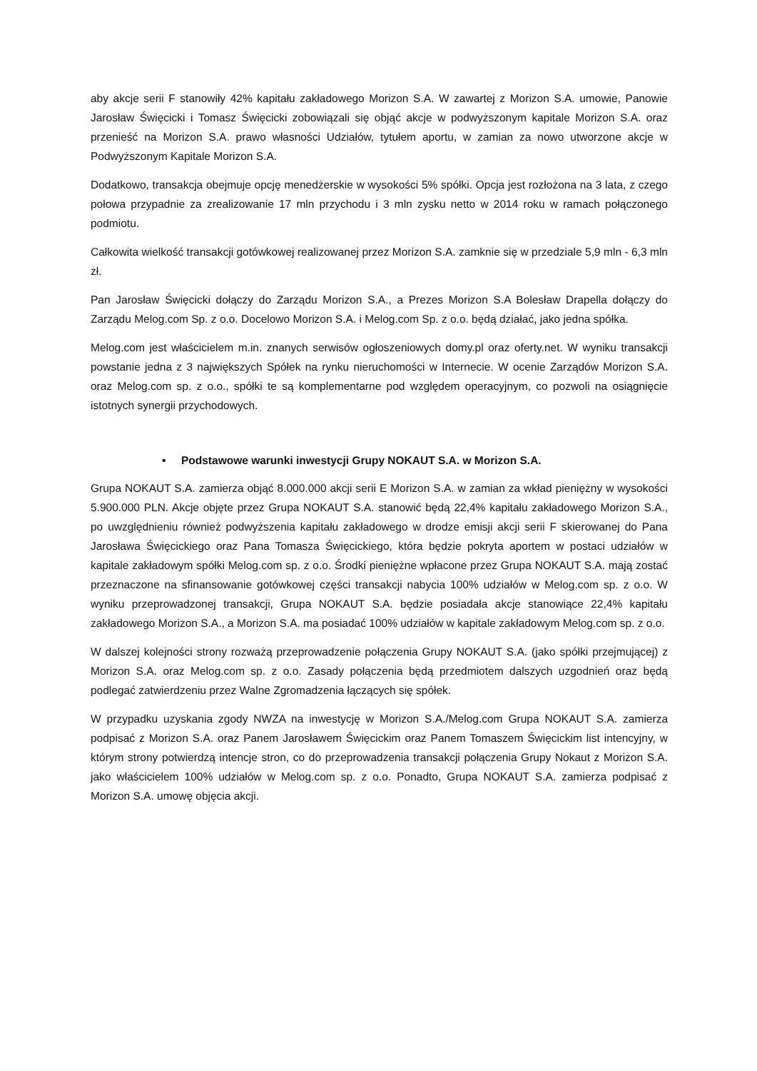aby akcje serii F stanowiły 42% kapitału zakładowego Morizon S.A. W zawartej z Morizon S.A. umowie, Panowie Jarosław Święcicki i Tomasz Święcicki zobowiązali się objąć akcje w podwyższonym kapitale Morizon S.A. oraz przenieść na Morizon S.A. prawo własności Udziałów, tytułem aportu, w zamian za nowo utworzone akcje w Podwyższonym Kapitale Morizon S.A.
Dodatkowo, transakcja obejmuje opcję menedżerskie w wysokości 5% spółki. Opcja jest rozłożona na 3 lata, z czego połowa przypadnie za zrealizowanie 17 mln przychodu i 3 mln zysku netto w 2014 roku w ramach połączonego podmiotu.
Całkowita wielkość transakcji gotówkowej realizowanej przez Morizon S.A. zamknie się w przedziale 5,9 mln - 6,3 mln zł.
Pan Jarosław Święcicki dołączy do Zarządu Morizon S.A., a Prezes Morizon S.A Bolesław Drapella dołączy do Zarządu Melog.com Sp. z o.o. Docelowo Morizon S.A. i Melog.com Sp. z o.o. będą działać, jako jedna spółka.
Melog.com jest właścicielem m.in. znanych serwisów ogłoszeniowych domy.pl oraz oferty.net. W wyniku transakcji powstanie jedna z 3 największych Spółek na rynku nieruchomości w Internecie. W ocenie Zarządów Morizon S.A. oraz Melog.com sp. z o.o., spółki te są komplementarne pod względem operacyjnym, co pozwoli na osiągnięcie istotnych synergii przychodowych.
• Podstawowe warunki inwestycji Grupy NOKAUT S.A. w Morizon S.A.
Grupa NOKAUT S.A. zamierza objąć 8.000.000 akcji serii E Morizon S.A. w zamian za wkład pieniężny w wysokości 5.900.000 PLN. Akcje objęte przez Grupa NOKAUT S.A. stanowić będą 22,4% kapitału zakładowego Morizon S.A., po uwzględnieniu również podwyższenia kapitału zakładowego w drodze emisji akcji serii F skierowanej do Pana Jarosława Święcickiego oraz Pana Tomasza Święcickiego, która będzie pokryta aportem w postaci udziałów w kapitale zakładowym spółki Melog.com sp. z o.o. Środki pieniężne wpłacone przez Grupa NOKAUT S.A. mają zostać przeznaczone na sfinansowanie gotówkowej części transakcji nabycia 100% udziałów w Melog.com sp. z o.o. W wyniku przeprowadzonej transakcji, Grupa NOKAUT S.A. będzie posiadała akcje stanowiące 22,4% kapitału zakładowego Morizon S.A., a Morizon S.A. ma posiadać 100% udziałów w kapitale zakładowym Melog.com sp. z o.o.
W dalszej kolejności strony rozważą przeprowadzenie połączenia Grupy NOKAUT S.A. (jako spółki przejmującej) z Morizon S.A. oraz Melog.com sp. z o.o. Zasady połączenia będą przedmiotem dalszych uzgodnień oraz będą podlegać zatwierdzeniu przez Walne Zgromadzenia łączących się spółek.
W przypadku uzyskania zgody NWZA na inwestycję w Morizon S.A./Melog.com Grupa NOKAUT S.A. zamierza podpisać z Morizon S.A. oraz Panem Jarosławem Święcickim oraz Panem Tomaszem Święcickim list intencyjny, w którym strony potwierdzą intencje stron, co do przeprowadzenia transakcji połączenia Grupy Nokaut z Morizon S.A. jako właścicielem 100% udziałów w Melog.com sp. z o.o. Ponadto, Grupa NOKAUT S.A. zamierza podpisać z Morizon S.A. umowę objęcia akcji.